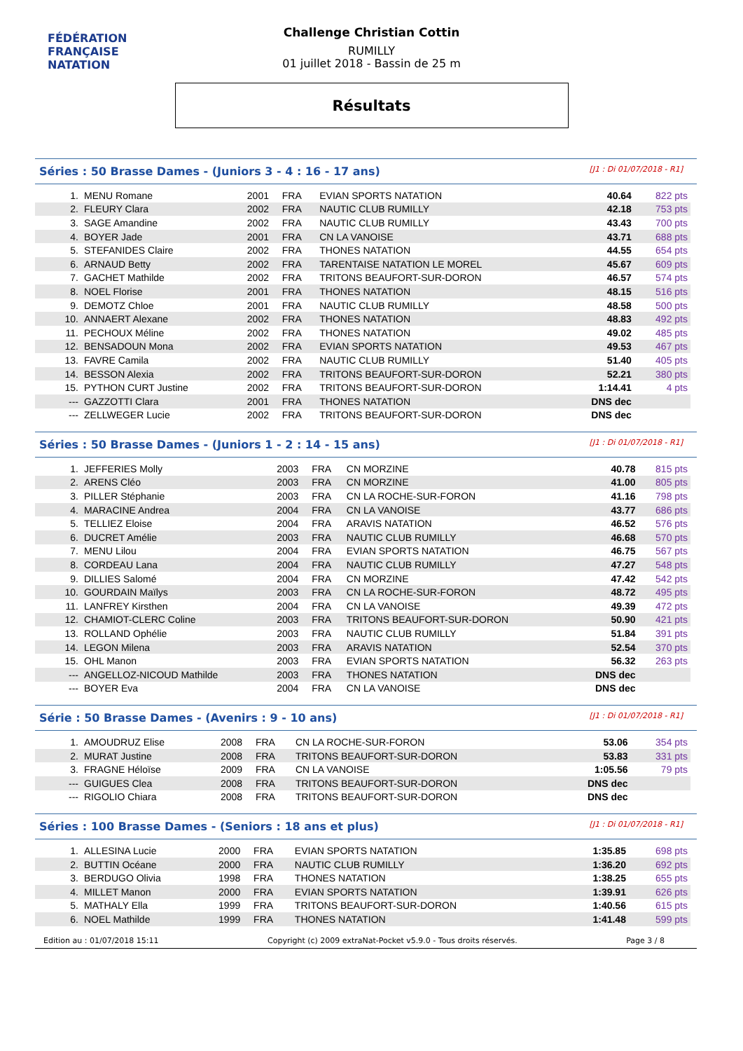FÉDÉRATION FRANÇAISE
NATATION
Challenge Christian Cottin
RUMILLY
01 juillet 2018 - Bassin de 25 m
Résultats
Séries : 50 Brasse Dames - (Juniors 3 - 4 : 16 - 17 ans) [J1 : Di 01/07/2018 - R1]
| 1. | MENU Romane | 2001 | FRA | EVIAN SPORTS NATATION | 40.64 | 822 pts |
| 2. | FLEURY Clara | 2002 | FRA | NAUTIC CLUB RUMILLY | 42.18 | 753 pts |
| 3. | SAGE Amandine | 2002 | FRA | NAUTIC CLUB RUMILLY | 43.43 | 700 pts |
| 4. | BOYER Jade | 2001 | FRA | CN LA VANOISE | 43.71 | 688 pts |
| 5. | STEFANIDES Claire | 2002 | FRA | THONES NATATION | 44.55 | 654 pts |
| 6. | ARNAUD Betty | 2002 | FRA | TARENTAISE NATATION LE MOREL | 45.67 | 609 pts |
| 7. | GACHET Mathilde | 2002 | FRA | TRITONS BEAUFORT-SUR-DORON | 46.57 | 574 pts |
| 8. | NOEL Florise | 2001 | FRA | THONES NATATION | 48.15 | 516 pts |
| 9. | DEMOTZ Chloe | 2001 | FRA | NAUTIC CLUB RUMILLY | 48.58 | 500 pts |
| 10. | ANNAERT Alexane | 2002 | FRA | THONES NATATION | 48.83 | 492 pts |
| 11. | PECHOUX Méline | 2002 | FRA | THONES NATATION | 49.02 | 485 pts |
| 12. | BENSADOUN Mona | 2002 | FRA | EVIAN SPORTS NATATION | 49.53 | 467 pts |
| 13. | FAVRE Camila | 2002 | FRA | NAUTIC CLUB RUMILLY | 51.40 | 405 pts |
| 14. | BESSON Alexia | 2002 | FRA | TRITONS BEAUFORT-SUR-DORON | 52.21 | 380 pts |
| 15. | PYTHON CURT Justine | 2002 | FRA | TRITONS BEAUFORT-SUR-DORON | 1:14.41 | 4 pts |
| --- | GAZZOTTI Clara | 2001 | FRA | THONES NATATION | DNS dec | |
| --- | ZELLWEGER Lucie | 2002 | FRA | TRITONS BEAUFORT-SUR-DORON | DNS dec | |
Séries : 50 Brasse Dames - (Juniors 1 - 2 : 14 - 15 ans) [J1 : Di 01/07/2018 - R1]
| 1. | JEFFERIES Molly | 2003 | FRA | CN MORZINE | 40.78 | 815 pts |
| 2. | ARENS Cléo | 2003 | FRA | CN MORZINE | 41.00 | 805 pts |
| 3. | PILLER Stéphanie | 2003 | FRA | CN LA ROCHE-SUR-FORON | 41.16 | 798 pts |
| 4. | MARACINE Andrea | 2004 | FRA | CN LA VANOISE | 43.77 | 686 pts |
| 5. | TELLIEZ Eloise | 2004 | FRA | ARAVIS NATATION | 46.52 | 576 pts |
| 6. | DUCRET Amélie | 2003 | FRA | NAUTIC CLUB RUMILLY | 46.68 | 570 pts |
| 7. | MENU Lilou | 2004 | FRA | EVIAN SPORTS NATATION | 46.75 | 567 pts |
| 8. | CORDEAU Lana | 2004 | FRA | NAUTIC CLUB RUMILLY | 47.27 | 548 pts |
| 9. | DILLIES Salomé | 2004 | FRA | CN MORZINE | 47.42 | 542 pts |
| 10. | GOURDAIN Maïlys | 2003 | FRA | CN LA ROCHE-SUR-FORON | 48.72 | 495 pts |
| 11. | LANFREY Kirsthen | 2004 | FRA | CN LA VANOISE | 49.39 | 472 pts |
| 12. | CHAMIOT-CLERC Coline | 2003 | FRA | TRITONS BEAUFORT-SUR-DORON | 50.90 | 421 pts |
| 13. | ROLLAND Ophélie | 2003 | FRA | NAUTIC CLUB RUMILLY | 51.84 | 391 pts |
| 14. | LEGON Milena | 2003 | FRA | ARAVIS NATATION | 52.54 | 370 pts |
| 15. | OHL Manon | 2003 | FRA | EVIAN SPORTS NATATION | 56.32 | 263 pts |
| --- | ANGELLOZ-NICOUD Mathilde | 2003 | FRA | THONES NATATION | DNS dec | |
| --- | BOYER Eva | 2004 | FRA | CN LA VANOISE | DNS dec | |
Série : 50 Brasse Dames - (Avenirs : 9 - 10 ans) [J1 : Di 01/07/2018 - R1]
| 1. | AMOUDRUZ Elise | 2008 | FRA | CN LA ROCHE-SUR-FORON | 53.06 | 354 pts |
| 2. | MURAT Justine | 2008 | FRA | TRITONS BEAUFORT-SUR-DORON | 53.83 | 331 pts |
| 3. | FRAGNE Héloïse | 2009 | FRA | CN LA VANOISE | 1:05.56 | 79 pts |
| --- | GUIGUES Clea | 2008 | FRA | TRITONS BEAUFORT-SUR-DORON | DNS dec | |
| --- | RIGOLIO Chiara | 2008 | FRA | TRITONS BEAUFORT-SUR-DORON | DNS dec | |
Séries : 100 Brasse Dames - (Seniors : 18 ans et plus) [J1 : Di 01/07/2018 - R1]
| 1. | ALLESINA Lucie | 2000 | FRA | EVIAN SPORTS NATATION | 1:35.85 | 698 pts |
| 2. | BUTTIN Océane | 2000 | FRA | NAUTIC CLUB RUMILLY | 1:36.20 | 692 pts |
| 3. | BERDUGO Olivia | 1998 | FRA | THONES NATATION | 1:38.25 | 655 pts |
| 4. | MILLET Manon | 2000 | FRA | EVIAN SPORTS NATATION | 1:39.91 | 626 pts |
| 5. | MATHALY Ella | 1999 | FRA | TRITONS BEAUFORT-SUR-DORON | 1:40.56 | 615 pts |
| 6. | NOEL Mathilde | 1999 | FRA | THONES NATATION | 1:41.48 | 599 pts |
Edition au : 01/07/2018 15:11 Copyright (c) 2009 extraNat-Pocket v5.9.0 - Tous droits réservés. Page 3 / 8